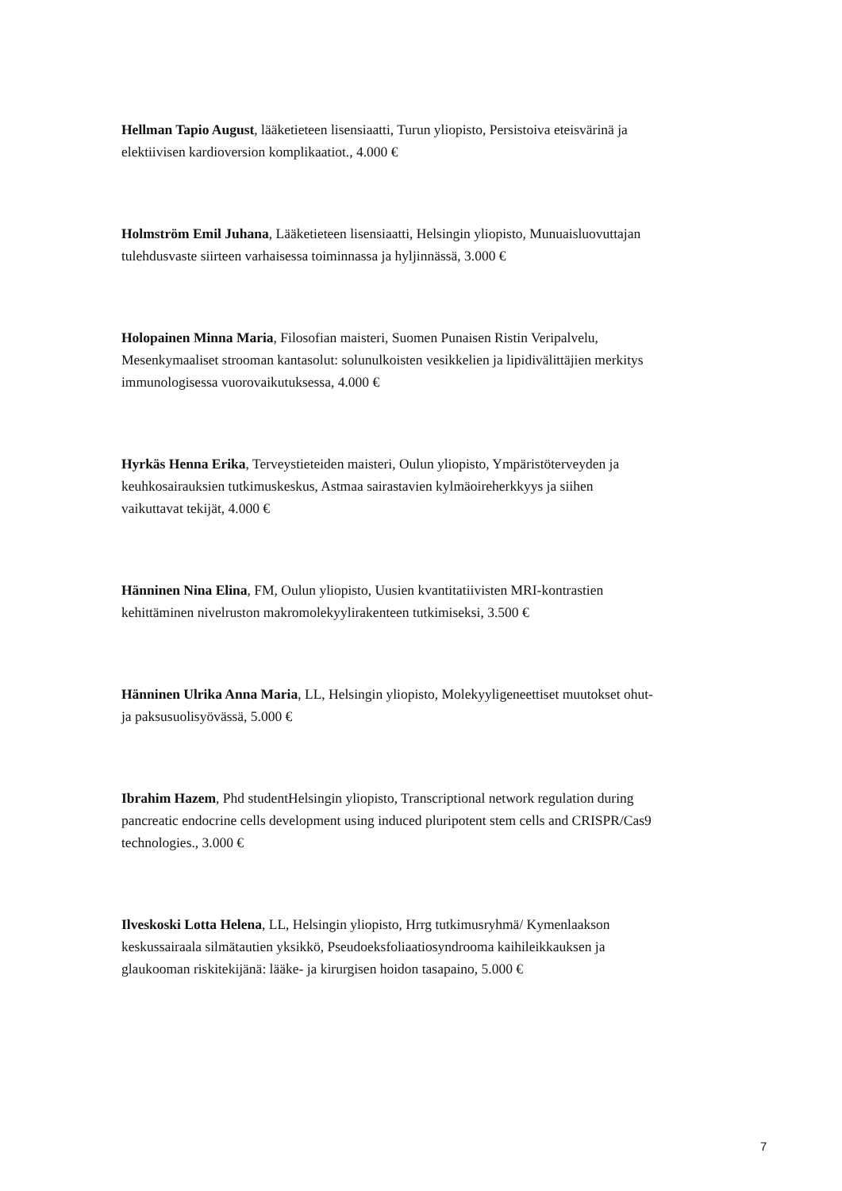Hellman Tapio August, lääketieteen lisensiaatti, Turun yliopisto, Persistoiva eteisvärinä ja elektiivisen kardioversion komplikaatiot., 4.000 €
Holmström Emil Juhana, Lääketieteen lisensiaatti, Helsingin yliopisto, Munuaisluovuttajan tulehdusvaste siirteen varhaisessa toiminnassa ja hyljinnässä, 3.000 €
Holopainen Minna Maria, Filosofian maisteri, Suomen Punaisen Ristin Veripalvelu, Mesenkymaaliset strooman kantasolut: solunulkoisten vesikkelien ja lipidivälittäjien merkitys immunologisessa vuorovaikutuksessa, 4.000 €
Hyrkäs Henna Erika, Terveystieteiden maisteri, Oulun yliopisto, Ympäristöterveyden ja keuhkosairauksien tutkimuskeskus, Astmaa sairastavien kylmäoireherkkyys ja siihen vaikuttavat tekijät, 4.000 €
Hänninen Nina Elina, FM, Oulun yliopisto, Uusien kvantitatiivisten MRI-kontrastien kehittäminen nivelruston makromolekyylirakenteen tutkimiseksi, 3.500 €
Hänninen Ulrika Anna Maria, LL, Helsingin yliopisto, Molekyyligeneettiset muutokset ohut- ja paksusuolisyövässä, 5.000 €
Ibrahim Hazem, Phd studentHelsingin yliopisto, Transcriptional network regulation during pancreatic endocrine cells development using induced pluripotent stem cells and CRISPR/Cas9 technologies., 3.000 €
Ilveskoski Lotta Helena, LL, Helsingin yliopisto, Hrrg tutkimusryhmä/ Kymenlaakson keskussairaala silmätautien yksikkö, Pseudoeksfoliaatiosyndrooma kaihileikkauksen ja glaukooman riskitekijänä: lääke- ja kirurgisen hoidon tasapaino, 5.000 €
7